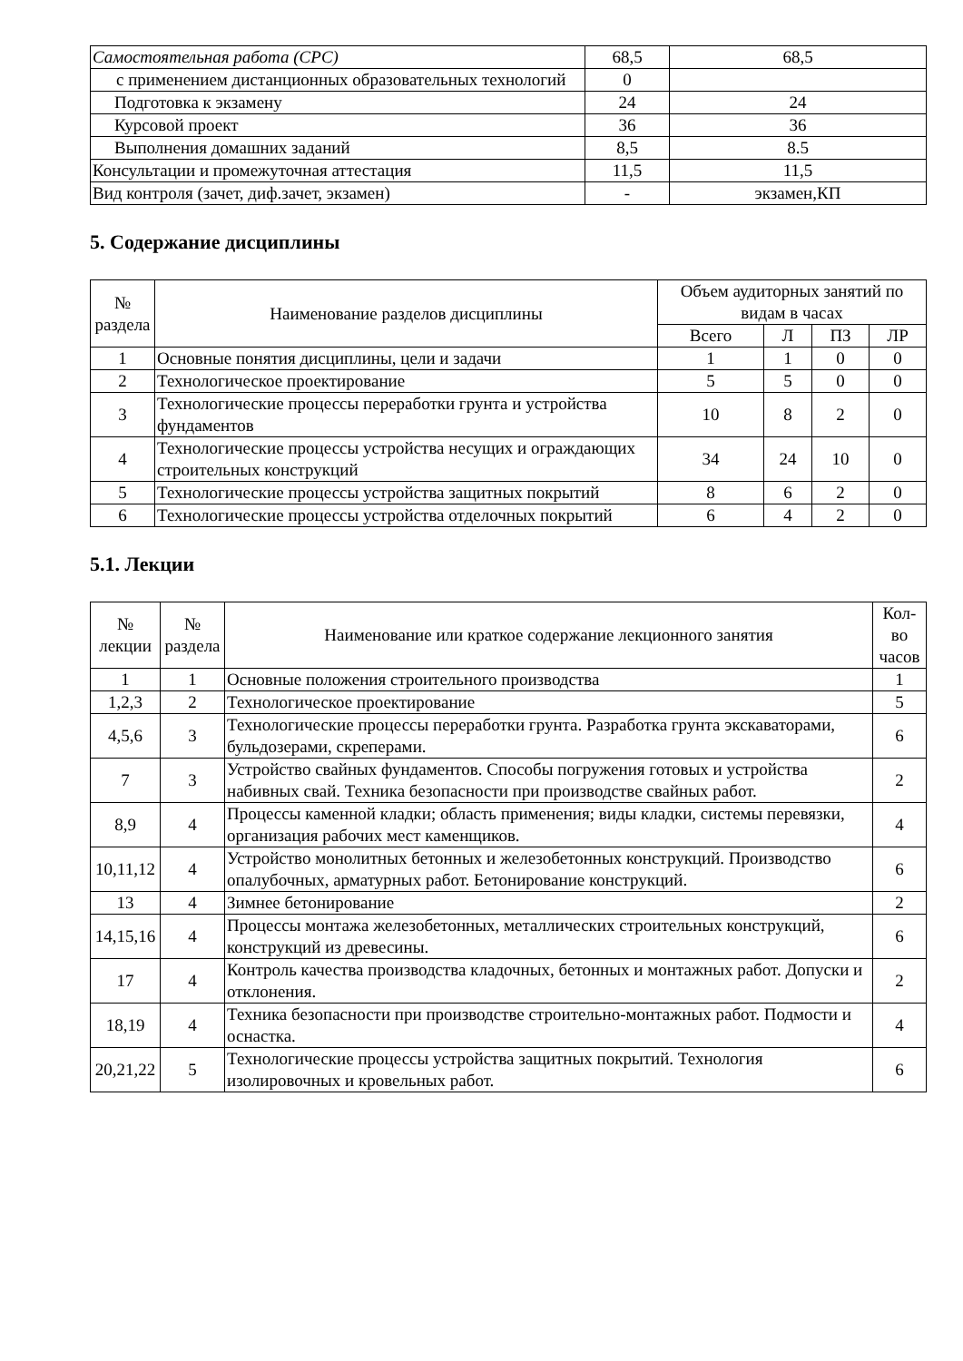| Самостоятельная работа (СРС) | 68,5 | 68,5 |
| с применением дистанционных образовательных технологий | 0 | |
| Подготовка к экзамену | 24 | 24 |
| Курсовой проект | 36 | 36 |
| Выполнения домашних заданий | 8,5 | 8.5 |
| Консультации и промежуточная аттестация | 11,5 | 11,5 |
| Вид контроля (зачет, диф.зачет, экзамен) | - | экзамен,КП |
5. Содержание дисциплины
| № раздела | Наименование разделов дисциплины | Объем аудиторных занятий по видам в часах | | | |
| --- | --- | --- | --- | --- | --- |
| | | Всего | Л | ПЗ | ЛР |
| 1 | Основные понятия дисциплины, цели и задачи | 1 | 1 | 0 | 0 |
| 2 | Технологическое проектирование | 5 | 5 | 0 | 0 |
| 3 | Технологические процессы переработки грунта и устройства фундаментов | 10 | 8 | 2 | 0 |
| 4 | Технологические процессы устройства несущих и ограждающих строительных конструкций | 34 | 24 | 10 | 0 |
| 5 | Технологические процессы устройства защитных покрытий | 8 | 6 | 2 | 0 |
| 6 | Технологические процессы устройства отделочных покрытий | 6 | 4 | 2 | 0 |
5.1. Лекции
| № лекции | № раздела | Наименование или краткое содержание лекционного занятия | Кол-во часов |
| --- | --- | --- | --- |
| 1 | 1 | Основные положения строительного производства | 1 |
| 1,2,3 | 2 | Технологическое проектирование | 5 |
| 4,5,6 | 3 | Технологические процессы переработки грунта. Разработка грунта экскаваторами, бульдозерами, скреперами. | 6 |
| 7 | 3 | Устройство свайных фундаментов. Способы погружения готовых и устройства набивных свай. Техника безопасности при производстве свайных работ. | 2 |
| 8,9 | 4 | Процессы каменной кладки; область применения; виды кладки, системы перевязки, организация рабочих мест каменщиков. | 4 |
| 10,11,12 | 4 | Устройство монолитных бетонных и железобетонных конструкций. Производство опалубочных, арматурных работ. Бетонирование конструкций. | 6 |
| 13 | 4 | Зимнее бетонирование | 2 |
| 14,15,16 | 4 | Процессы монтажа железобетонных, металлических строительных конструкций, конструкций из древесины. | 6 |
| 17 | 4 | Контроль качества производства кладочных, бетонных и монтажных работ. Допуски и отклонения. | 2 |
| 18,19 | 4 | Техника безопасности при производстве строительно-монтажных работ. Подмости и оснастка. | 4 |
| 20,21,22 | 5 | Технологические процессы устройства защитных покрытий. Технология изолировочных и кровельных работ. | 6 |